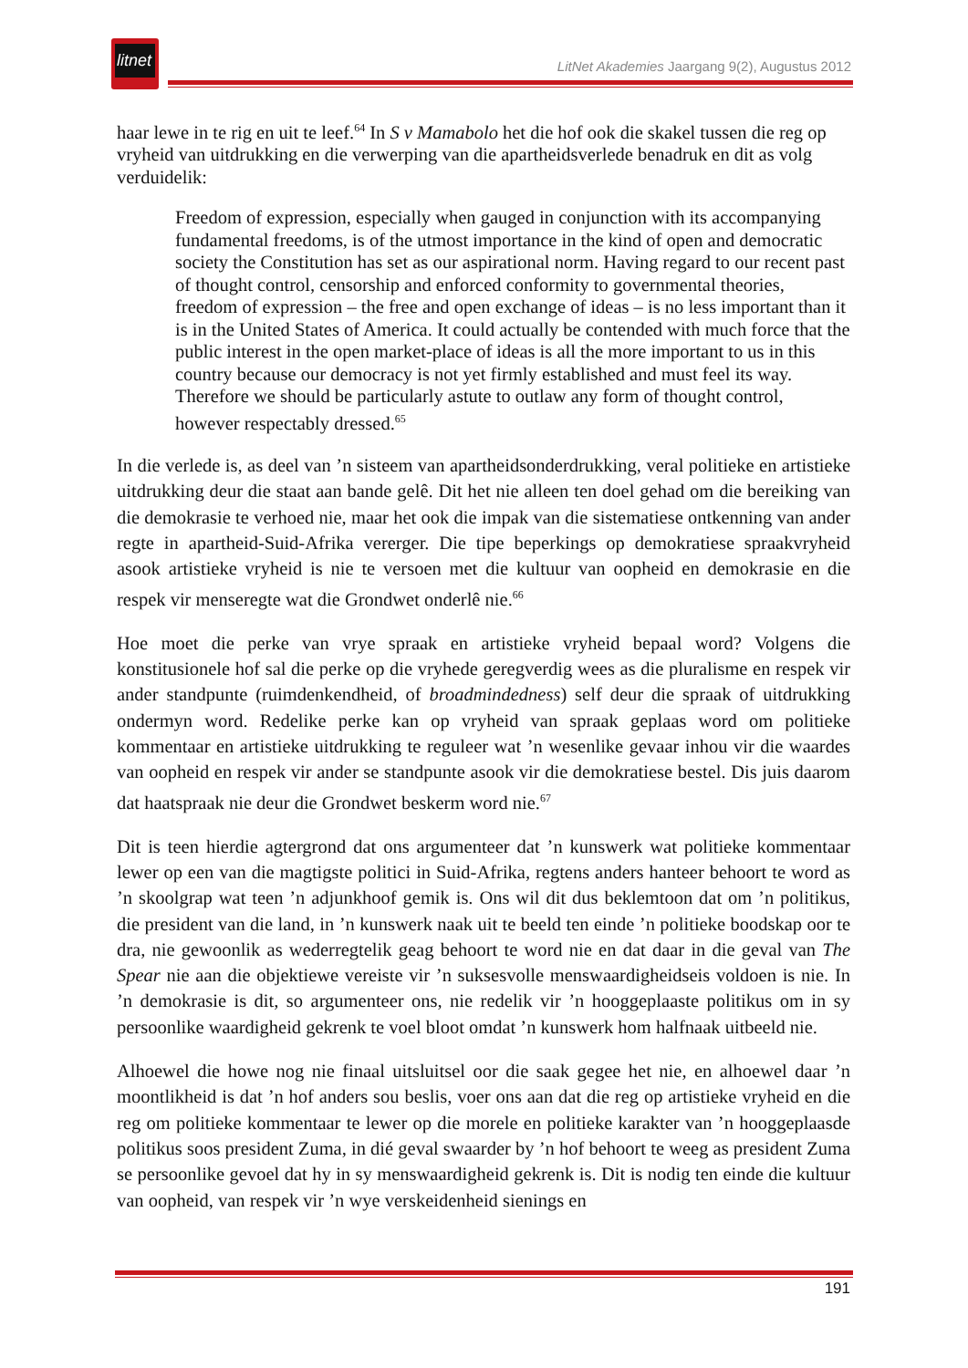litnet
LitNet Akademies Jaargang 9(2), Augustus 2012
haar lewe in te rig en uit te leef.<sup>64</sup> In S v Mamabolo het die hof ook die skakel tussen die reg op vryheid van uitdrukking en die verwerping van die apartheidsverlede benadruk en dit as volg verduidelik:
Freedom of expression, especially when gauged in conjunction with its accompanying fundamental freedoms, is of the utmost importance in the kind of open and democratic society the Constitution has set as our aspirational norm. Having regard to our recent past of thought control, censorship and enforced conformity to governmental theories, freedom of expression – the free and open exchange of ideas – is no less important than it is in the United States of America. It could actually be contended with much force that the public interest in the open market-place of ideas is all the more important to us in this country because our democracy is not yet firmly established and must feel its way. Therefore we should be particularly astute to outlaw any form of thought control, however respectably dressed.<sup>65</sup>
In die verlede is, as deel van ’n sisteem van apartheidsonderdrukking, veral politieke en artistieke uitdrukking deur die staat aan bande gelê. Dit het nie alleen ten doel gehad om die bereiking van die demokrasie te verhoed nie, maar het ook die impak van die sistematiese ontkenning van ander regte in apartheid-Suid-Afrika vererger. Die tipe beperkings op demokratiese spraakvryheid asook artistieke vryheid is nie te versoen met die kultuur van oopheid en demokrasie en die respek vir menseregte wat die Grondwet onderlê nie.<sup>66</sup>
Hoe moet die perke van vrye spraak en artistieke vryheid bepaal word? Volgens die konstitusionele hof sal die perke op die vryhede geregverdig wees as die pluralisme en respek vir ander standpunte (ruimdenkendheid, of broadmindedness) self deur die spraak of uitdrukking ondermyn word. Redelike perke kan op vryheid van spraak geplaas word om politieke kommentaar en artistieke uitdrukking te reguleer wat ’n wesenlike gevaar inhou vir die waardes van oopheid en respek vir ander se standpunte asook vir die demokratiese bestel. Dis juis daarom dat haatspraak nie deur die Grondwet beskerm word nie.<sup>67</sup>
Dit is teen hierdie agtergrond dat ons argumenteer dat ’n kunswerk wat politieke kommentaar lewer op een van die magtigste politici in Suid-Afrika, regtens anders hanteer behoort te word as ’n skoolgrap wat teen ’n adjunkhoof gemik is. Ons wil dit dus beklemtoon dat om ’n politikus, die president van die land, in ’n kunswerk naak uit te beeld ten einde ’n politieke boodskap oor te dra, nie gewoonlik as wederregtelik geag behoort te word nie en dat daar in die geval van The Spear nie aan die objektiewe vereiste vir ’n suksesvolle menswaardigheidseis voldoen is nie. In ’n demokrasie is dit, so argumenteer ons, nie redelik vir ’n hooggeplaaste politikus om in sy persoonlike waardigheid gekrenk te voel bloot omdat ’n kunswerk hom halfnaak uitbeeld nie.
Alhoewel die howe nog nie finaal uitsluitsel oor die saak gegee het nie, en alhoewel daar ’n moontlikheid is dat ’n hof anders sou beslis, voer ons aan dat die reg op artistieke vryheid en die reg om politieke kommentaar te lewer op die morele en politieke karakter van ’n hooggeplaasde politikus soos president Zuma, in dié geval swaarder by ’n hof behoort te weeg as president Zuma se persoonlike gevoel dat hy in sy menswaardigheid gekrenk is. Dit is nodig ten einde die kultuur van oopheid, van respek vir ’n wye verskeidenheid sienings en
191